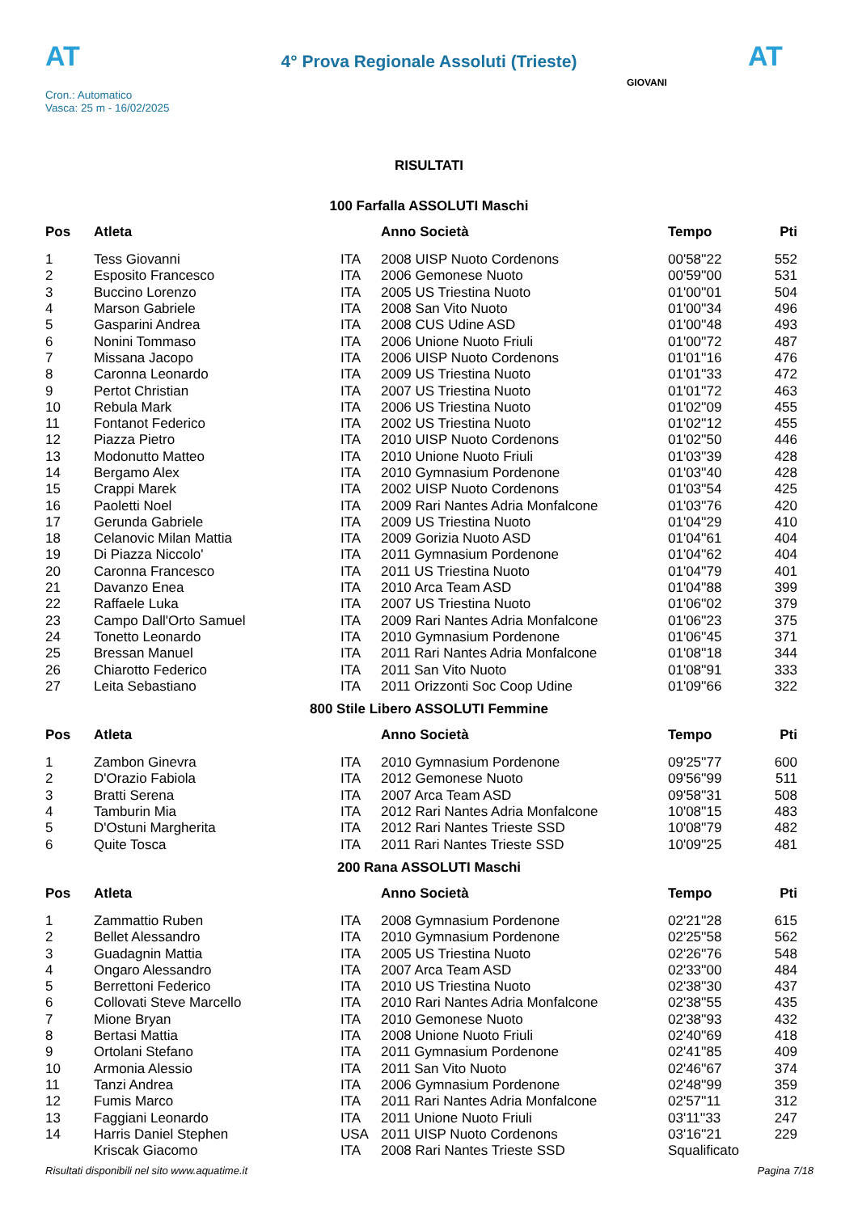AT
4° Prova Regionale Assoluti (Trieste)
AT
Cron.: Automatico
Vasca: 25 m - 16/02/2025
GIOVANI
RISULTATI
100 Farfalla ASSOLUTI Maschi
| Pos | Atleta | | Anno Società | Tempo | Pti |
| --- | --- | --- | --- | --- | --- |
| 1 | Tess Giovanni | ITA | 2008 UISP Nuoto Cordenons | 00'58''22 | 552 |
| 2 | Esposito Francesco | ITA | 2006 Gemonese Nuoto | 00'59''00 | 531 |
| 3 | Buccino Lorenzo | ITA | 2005 US Triestina Nuoto | 01'00''01 | 504 |
| 4 | Marson Gabriele | ITA | 2008 San Vito Nuoto | 01'00''34 | 496 |
| 5 | Gasparini Andrea | ITA | 2008 CUS Udine ASD | 01'00''48 | 493 |
| 6 | Nonini Tommaso | ITA | 2006 Unione Nuoto Friuli | 01'00''72 | 487 |
| 7 | Missana Jacopo | ITA | 2006 UISP Nuoto Cordenons | 01'01''16 | 476 |
| 8 | Caronna Leonardo | ITA | 2009 US Triestina Nuoto | 01'01''33 | 472 |
| 9 | Pertot Christian | ITA | 2007 US Triestina Nuoto | 01'01''72 | 463 |
| 10 | Rebula Mark | ITA | 2006 US Triestina Nuoto | 01'02''09 | 455 |
| 11 | Fontanot Federico | ITA | 2002 US Triestina Nuoto | 01'02''12 | 455 |
| 12 | Piazza Pietro | ITA | 2010 UISP Nuoto Cordenons | 01'02''50 | 446 |
| 13 | Modonutto Matteo | ITA | 2010 Unione Nuoto Friuli | 01'03''39 | 428 |
| 14 | Bergamo Alex | ITA | 2010 Gymnasium Pordenone | 01'03''40 | 428 |
| 15 | Crappi Marek | ITA | 2002 UISP Nuoto Cordenons | 01'03''54 | 425 |
| 16 | Paoletti Noel | ITA | 2009 Rari Nantes Adria Monfalcone | 01'03''76 | 420 |
| 17 | Gerunda Gabriele | ITA | 2009 US Triestina Nuoto | 01'04''29 | 410 |
| 18 | Celanovic Milan Mattia | ITA | 2009 Gorizia Nuoto ASD | 01'04''61 | 404 |
| 19 | Di Piazza Niccolo' | ITA | 2011 Gymnasium Pordenone | 01'04''62 | 404 |
| 20 | Caronna Francesco | ITA | 2011 US Triestina Nuoto | 01'04''79 | 401 |
| 21 | Davanzo Enea | ITA | 2010 Arca Team ASD | 01'04''88 | 399 |
| 22 | Raffaele Luka | ITA | 2007 US Triestina Nuoto | 01'06''02 | 379 |
| 23 | Campo Dall'Orto Samuel | ITA | 2009 Rari Nantes Adria Monfalcone | 01'06''23 | 375 |
| 24 | Tonetto Leonardo | ITA | 2010 Gymnasium Pordenone | 01'06''45 | 371 |
| 25 | Bressan Manuel | ITA | 2011 Rari Nantes Adria Monfalcone | 01'08''18 | 344 |
| 26 | Chiarotto Federico | ITA | 2011 San Vito Nuoto | 01'08''91 | 333 |
| 27 | Leita Sebastiano | ITA | 2011 Orizzonti Soc Coop Udine | 01'09''66 | 322 |
800 Stile Libero ASSOLUTI Femmine
| Pos | Atleta | | Anno Società | Tempo | Pti |
| --- | --- | --- | --- | --- | --- |
| 1 | Zambon Ginevra | ITA | 2010 Gymnasium Pordenone | 09'25''77 | 600 |
| 2 | D'Orazio Fabiola | ITA | 2012 Gemonese Nuoto | 09'56''99 | 511 |
| 3 | Bratti Serena | ITA | 2007 Arca Team ASD | 09'58''31 | 508 |
| 4 | Tamburin Mia | ITA | 2012 Rari Nantes Adria Monfalcone | 10'08''15 | 483 |
| 5 | D'Ostuni Margherita | ITA | 2012 Rari Nantes Trieste SSD | 10'08''79 | 482 |
| 6 | Quite Tosca | ITA | 2011 Rari Nantes Trieste SSD | 10'09''25 | 481 |
200 Rana ASSOLUTI Maschi
| Pos | Atleta | | Anno Società | Tempo | Pti |
| --- | --- | --- | --- | --- | --- |
| 1 | Zammattio Ruben | ITA | 2008 Gymnasium Pordenone | 02'21''28 | 615 |
| 2 | Bellet Alessandro | ITA | 2010 Gymnasium Pordenone | 02'25''58 | 562 |
| 3 | Guadagnin Mattia | ITA | 2005 US Triestina Nuoto | 02'26''76 | 548 |
| 4 | Ongaro Alessandro | ITA | 2007 Arca Team ASD | 02'33''00 | 484 |
| 5 | Berrettoni Federico | ITA | 2010 US Triestina Nuoto | 02'38''30 | 437 |
| 6 | Collovati Steve Marcello | ITA | 2010 Rari Nantes Adria Monfalcone | 02'38''55 | 435 |
| 7 | Mione Bryan | ITA | 2010 Gemonese Nuoto | 02'38''93 | 432 |
| 8 | Bertasi Mattia | ITA | 2008 Unione Nuoto Friuli | 02'40''69 | 418 |
| 9 | Ortolani Stefano | ITA | 2011 Gymnasium Pordenone | 02'41''85 | 409 |
| 10 | Armonia Alessio | ITA | 2011 San Vito Nuoto | 02'46''67 | 374 |
| 11 | Tanzi Andrea | ITA | 2006 Gymnasium Pordenone | 02'48''99 | 359 |
| 12 | Fumis Marco | ITA | 2011 Rari Nantes Adria Monfalcone | 02'57''11 | 312 |
| 13 | Faggiani Leonardo | ITA | 2011 Unione Nuoto Friuli | 03'11''33 | 247 |
| 14 | Harris Daniel Stephen | USA | 2011 UISP Nuoto Cordenons | 03'16''21 | 229 |
| | Kriscak Giacomo | ITA | 2008 Rari Nantes Trieste SSD | Squalificato | |
Risultati disponibili nel sito www.aquatime.it Pagina 7/18